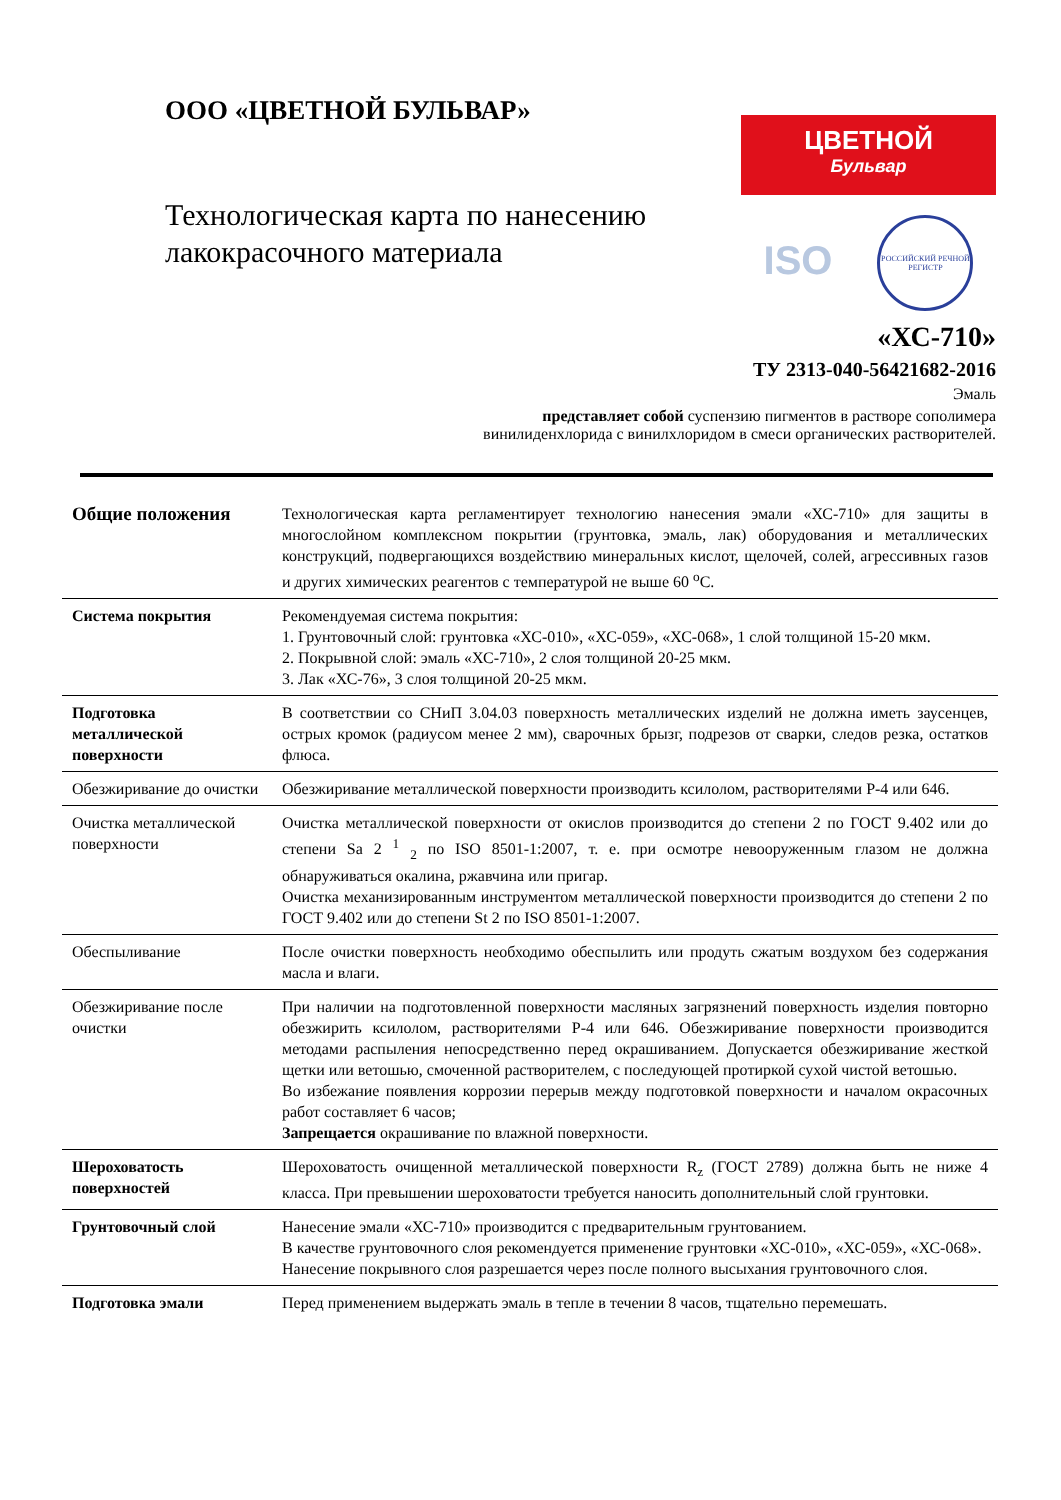ООО «ЦВЕТНОЙ БУЛЬВАР»
Технологическая карта по нанесению
лакокрасочного материала
ЦВЕТНОЙ
Бульвар
ISO
РОССИЙСКИЙ РЕЧНОЙ РЕГИСТР
«ХС-710»
ТУ 2313-040-56421682-2016
Эмаль
представляет собой суспензию пигментов в растворе сополимера
винилиденхлорида с винилхлоридом в смеси органических растворителей.
| Общие положения | Технологическая карта регламентирует технологию нанесения эмали «ХС-710» для защиты в многослойном комплексном покрытии (грунтовка, эмаль, лак) оборудования и металлических конструкций, подвергающихся воздействию минеральных кислот, щелочей, солей, агрессивных газов и других химических реагентов с температурой не выше 60 <sup>о</sup>С. |
| Система покрытия | Рекомендуемая система покрытия: 1. Грунтовочный слой: грунтовка «ХС-010», «ХС-059», «ХС-068», 1 слой толщиной 15-20 мкм. 2. Покрывной слой: эмаль «ХС-710», 2 слоя толщиной 20-25 мкм. 3. Лак «ХС-76», 3 слоя толщиной 20-25 мкм. |
| Подготовка металлической поверхности | В соответствии со СНиП 3.04.03 поверхность металлических изделий не должна иметь заусенцев, острых кромок (радиусом менее 2 мм), сварочных брызг, подрезов от сварки, следов резка, остатков флюса. |
| Обезжиривание до очистки | Обезжиривание металлической поверхности производить ксилолом, растворителями Р-4 или 646. |
| Очистка металлической поверхности | Очистка металлической поверхности от окислов производится до степени 2 по ГОСТ 9.402 или до степени Sa 2 <sup>1</sup> <sub>2</sub> по ISO 8501-1:2007, т. е. при осмотре невооруженным глазом не должна обнаруживаться окалина, ржавчина или пригар. Очистка механизированным инструментом металлической поверхности производится до степени 2 по ГОСТ 9.402 или до степени St 2 по ISO 8501-1:2007. |
| Обеспыливание | После очистки поверхность необходимо обеспылить или продуть сжатым воздухом без содержания масла и влаги. |
| Обезжиривание после очистки | При наличии на подготовленной поверхности масляных загрязнений поверхность изделия повторно обезжирить ксилолом, растворителями Р-4 или 646. Обезжиривание поверхности производится методами распыления непосредственно перед окрашиванием. Допускается обезжиривание жесткой щетки или ветошью, смоченной растворителем, с последующей протиркой сухой чистой ветошью. Во избежание появления коррозии перерыв между подготовкой поверхности и началом окрасочных работ составляет 6 часов; Запрещается окрашивание по влажной поверхности. |
| Шероховатость поверхностей | Шероховатость очищенной металлической поверхности R<sub>z</sub> (ГОСТ 2789) должна быть не ниже 4 класса. При превышении шероховатости требуется наносить дополнительный слой грунтовки. |
| Грунтовочный слой | Нанесение эмали «ХС-710» производится с предварительным грунтованием. В качестве грунтовочного слоя рекомендуется применение грунтовки «ХС-010», «ХС-059», «ХС-068». Нанесение покрывного слоя разрешается через после полного высыхания грунтовочного слоя. |
| Подготовка эмали | Перед применением выдержать эмаль в тепле в течении 8 часов, тщательно перемешать. |